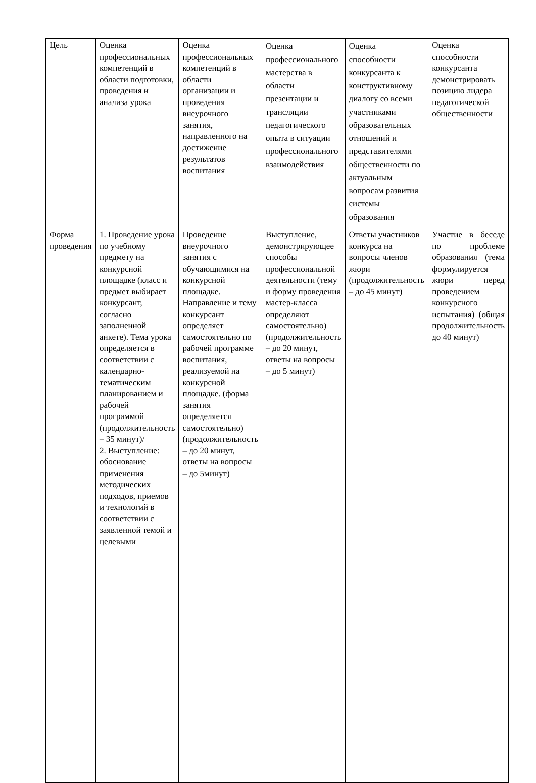| Цель | Оценка профессиональных компетенций в области подготовки, проведения и анализа урока | Оценка профессиональных компетенций в области организации и проведения внеурочного занятия, направленного на достижение результатов воспитания | Оценка профессионального мастерства в области презентации и трансляции педагогического опыта в ситуации профессионального взаимодействия | Оценка способности конкурсанта к конструктивному диалогу со всеми участниками образовательных отношений и представителями общественности по актуальным вопросам развития системы образования | Оценка способности конкурсанта демонстрировать позицию лидера педагогической общественности |
| Форма проведения | 1. Проведение урока по учебному предмету на конкурсной площадке (класс и предмет выбирает конкурсант, согласно заполненной анкете). Тема урока определяется в соответствии с календарно-тематическим планированием и рабочей программой (продолжительность – 35 минут)/ 2. Выступление: обоснование применения методических подходов, приемов и технологий в соответствии с заявленной темой и целевыми | Проведение внеурочного занятия с обучающимися на конкурсной площадке. Направление и тему конкурсант определяет самостоятельно по рабочей программе воспитания, реализуемой на конкурсной площадке. (форма занятия определяется самостоятельно) (продолжительность – до 20 минут, ответы на вопросы – до 5минут) | Выступление, демонстрирующее способы профессиональной деятельности (тему и форму проведения мастер-класса определяют самостоятельно) (продолжительность – до 20 минут, ответы на вопросы – до 5 минут) | Ответы участников конкурса на вопросы членов жюри (продолжительность – до 45 минут) | Участие в беседе по проблеме образования (тема формулируется жюри перед проведением конкурсного испытания) (общая продолжительность до 40 минут) |